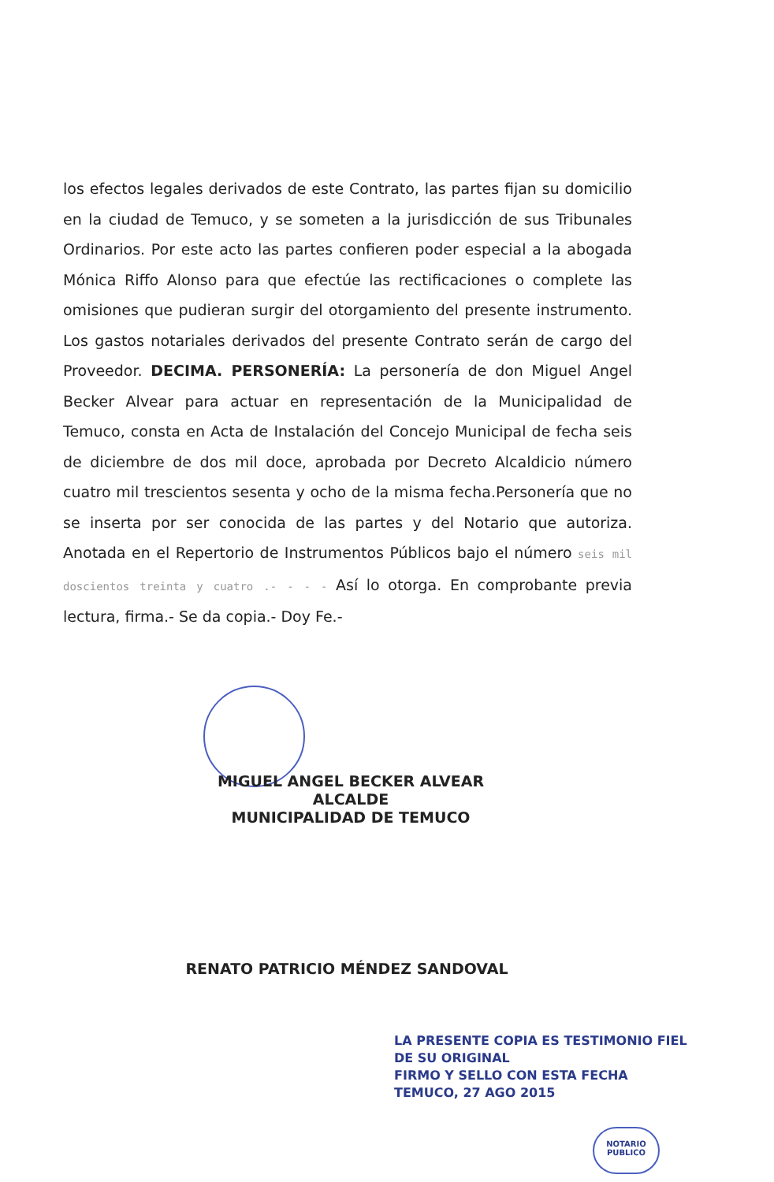los efectos legales derivados de este Contrato, las partes fijan su domicilio en la ciudad de Temuco, y se someten a la jurisdicción de sus Tribunales Ordinarios. Por este acto las partes confieren poder especial a la abogada Mónica Riffo Alonso para que efectúe las rectificaciones o complete las omisiones que pudieran surgir del otorgamiento del presente instrumento. Los gastos notariales derivados del presente Contrato serán de cargo del Proveedor. DECIMA. PERSONERÍA: La personería de don Miguel Angel Becker Alvear para actuar en representación de la Municipalidad de Temuco, consta en Acta de Instalación del Concejo Municipal de fecha seis de diciembre de dos mil doce, aprobada por Decreto Alcaldicio número cuatro mil trescientos sesenta y ocho de la misma fecha.Personería que no se inserta por ser conocida de las partes y del Notario que autoriza. Anotada en el Repertorio de Instrumentos Públicos bajo el número seis mil doscientos treinta y cuatro .- - - - Así lo otorga. En comprobante previa lectura, firma.- Se da copia.- Doy Fe.-
MIGUEL ANGEL BECKER ALVEAR
ALCALDE
MUNICIPALIDAD DE TEMUCO
RENATO PATRICIO MÉNDEZ SANDOVAL
LA PRESENTE COPIA ES TESTIMONIO FIEL
DE SU ORIGINAL
FIRMO Y SELLO CON ESTA FECHA
TEMUCO, 27 AGO 2015
NOTARIO
PUBLICO